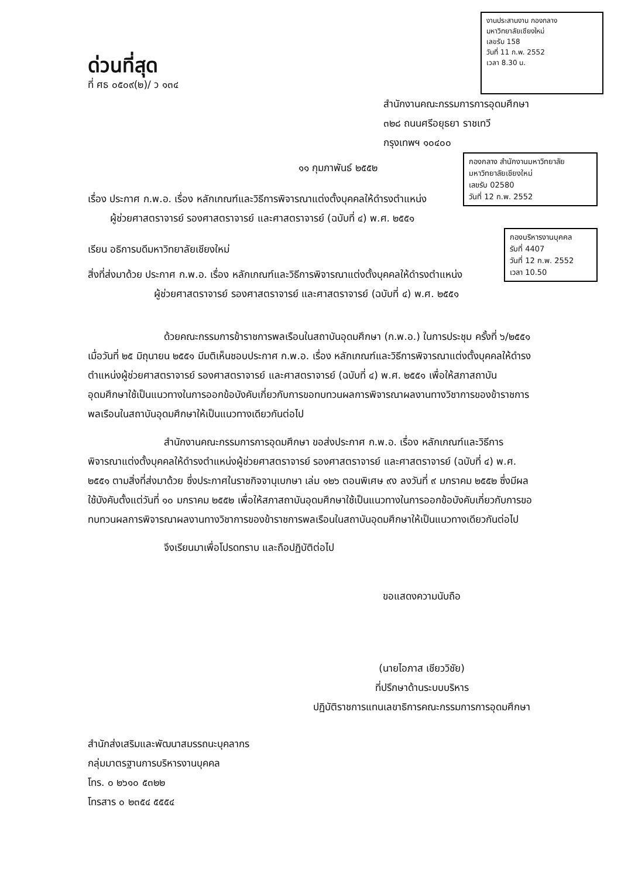ด่วนที่สุด
ที่ ศธ ๐๕๐๙(๒)/ ว ๑๓๔
งานประสานงาน กองกลาง
มหาวิทยาลัยเชียงใหม่
เลขรับ 158
วันที่ 11 ก.พ. 2552
เวลา 8.30 น.
สำนักงานคณะกรรมการการอุดมศึกษา
๓๒๘ ถนนศรีอยุธยา ราชเทวี
กรุงเทพฯ ๑๐๔๐๐
กองกลาง สำนักงานมหาวิทยาลัย
มหาวิทยาลัยเชียงใหม่
เลขรับ 02580
วันที่ 12 ก.พ. 2552
๑๑ กุมภาพันธ์ ๒๕๕๒
เรื่อง ประกาศ ก.พ.อ. เรื่อง หลักเกณฑ์และวิธีการพิจารณาแต่งตั้งบุคคลให้ดำรงตำแหน่ง
ผู้ช่วยศาสตราจารย์ รองศาสตราจารย์ และศาสตราจารย์ (ฉบับที่ ๔) พ.ศ. ๒๕๕๑
กองบริหารงานบุคคล
รับที่ 4407
วันที่ 12 ก.พ. 2552
เวลา 10.50
เรียน อธิการบดีมหาวิทยาลัยเชียงใหม่
สิ่งที่ส่งมาด้วย ประกาศ ก.พ.อ. เรื่อง หลักเกณฑ์และวิธีการพิจารณาแต่งตั้งบุคคลให้ดำรงตำแหน่ง
ผู้ช่วยศาสตราจารย์ รองศาสตราจารย์ และศาสตราจารย์ (ฉบับที่ ๔) พ.ศ. ๒๕๕๑
ด้วยคณะกรรมการข้าราชการพลเรือนในสถาบันอุดมศึกษา (ก.พ.อ.) ในการประชุม ครั้งที่ ๖/๒๕๕๑ เมื่อวันที่ ๒๕ มิถุนายน ๒๕๕๑ มีมติเห็นชอบประกาศ ก.พ.อ. เรื่อง หลักเกณฑ์และวิธีการพิจารณาแต่งตั้งบุคคลให้ดำรงตำแหน่งผู้ช่วยศาสตราจารย์ รองศาสตราจารย์ และศาสตราจารย์ (ฉบับที่ ๔) พ.ศ. ๒๕๕๑ เพื่อให้สภาสถาบันอุดมศึกษาใช้เป็นแนวทางในการออกข้อบังคับเกี่ยวกับการขอทบทวนผลการพิจารณาผลงานทางวิชาการของข้าราชการพลเรือนในสถาบันอุดมศึกษาให้เป็นแนวทางเดียวกันต่อไป
สำนักงานคณะกรรมการการอุดมศึกษา ขอส่งประกาศ ก.พ.อ. เรื่อง หลักเกณฑ์และวิธีการพิจารณาแต่งตั้งบุคคลให้ดำรงตำแหน่งผู้ช่วยศาสตราจารย์ รองศาสตราจารย์ และศาสตราจารย์ (ฉบับที่ ๔) พ.ศ. ๒๕๕๑ ตามสิ่งที่ส่งมาด้วย ซึ่งประกาศในราชกิจจานุเบกษา เล่ม ๑๒๖ ตอนพิเศษ ๙ง ลงวันที่ ๙ มกราคม ๒๕๕๒ ซึ่งมีผลใช้บังคับตั้งแต่วันที่ ๑๐ มกราคม ๒๕๕๒ เพื่อให้สภาสถาบันอุดมศึกษาใช้เป็นแนวทางในการออกข้อบังคับเกี่ยวกับการขอทบทวนผลการพิจารณาผลงานทางวิชาการของข้าราชการพลเรือนในสถาบันอุดมศึกษาให้เป็นแนวทางเดียวกันต่อไป
จึงเรียนมาเพื่อโปรดทราบ และถือปฏิบัติต่อไป
ขอแสดงความนับถือ
(นายไอภาส เชียววิชัย)
ที่ปรึกษาด้านระบบบริหาร
ปฏิบัติราชการแทนเลขาธิการคณะกรรมการการอุดมศึกษา
สำนักส่งเสริมและพัฒนาสมรรถนะบุคลากร
กลุ่มมาตรฐานการบริหารงานบุคคล
โทร. ๐ ๒๖๑๐ ๕๓๒๒
โทรสาร ๐ ๒๓๕๔ ๕๕๕๔